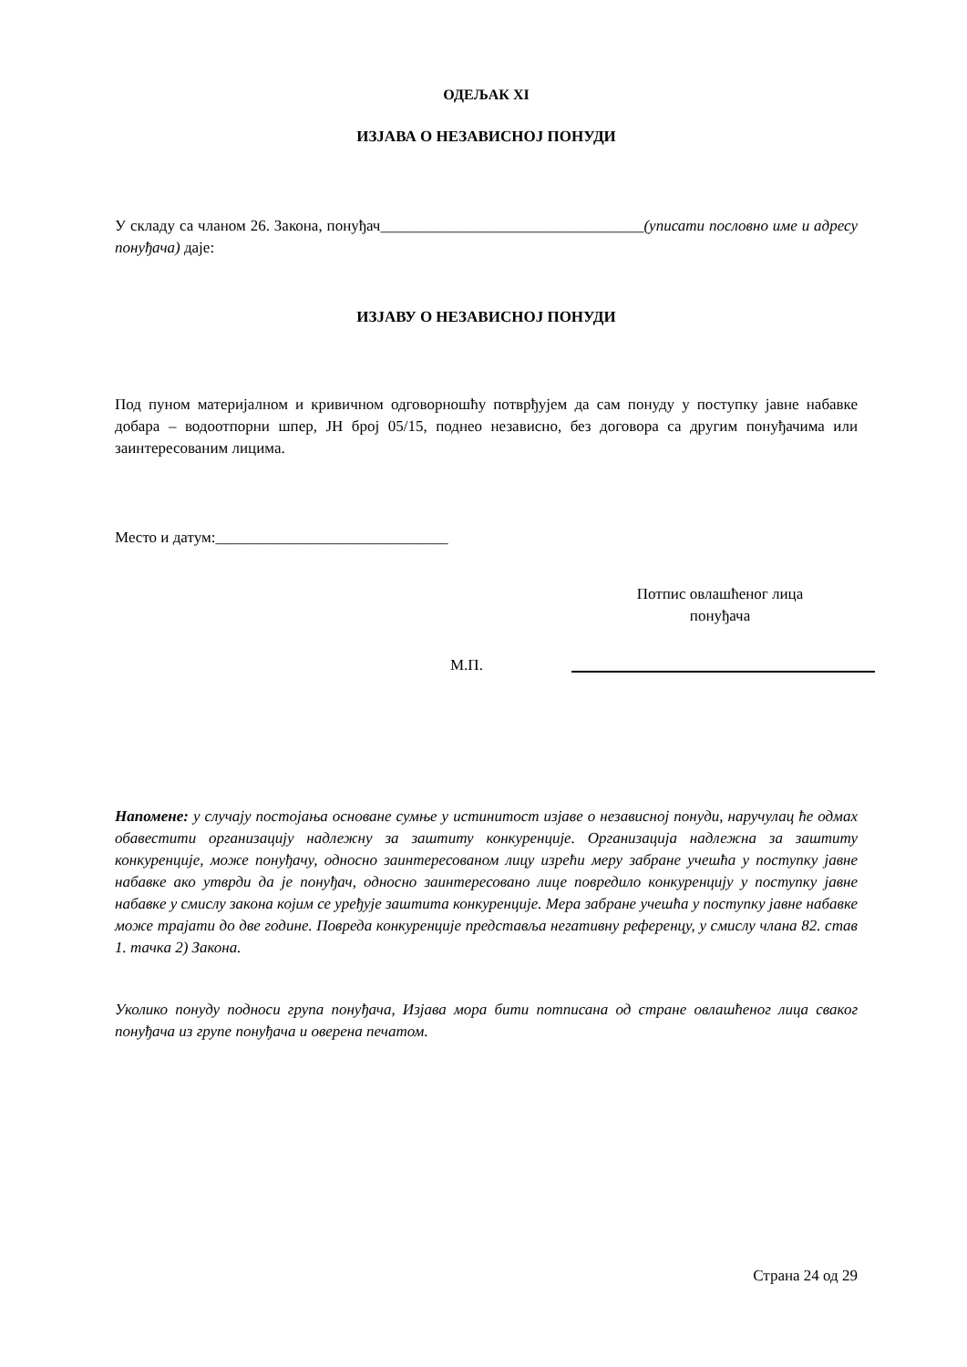ОДЕЉАК XI
ИЗЈАВА О НЕЗАВИСНОЈ ПОНУДИ
У складу са чланом 26. Закона, понуђач__________________________________(уписати пословно име и адресу понуђача) даје:
ИЗЈАВУ О НЕЗАВИСНОЈ ПОНУДИ
Под пуном материјалном и кривичном одговорношћу потврђујем да сам понуду у поступку јавне набавке добара – водоотпорни шпер, ЈН број 05/15, поднео независно, без договора са другим понуђачима или заинтересованим лицима.
Место и датум:______________________________
Потпис овлашћеног лица
понуђача
М.П.
Напомене: у случају постојања основане сумње у истинитост изјаве о независној понуди, наручулац ће одмах обавестити организацију надлежну за заштиту конкуренције. Организација надлежна за заштиту конкуренције, може понуђачу, односно заинтересованом лицу изрећи меру забране учешћа у поступку јавне набавке ако утврди да је понуђач, односно заинтересовано лице повредило конкуренцију у поступку јавне набавке у смислу закона којим се уређује заштита конкуренције. Мера забране учешћа у поступку јавне набавке може трајати до две године. Повреда конкуренције представља негативну референцу, у смислу члана 82. став 1. тачка 2) Закона.
Уколико понуду подноси група понуђача, Изјава мора бити потписана од стране овлашћеног лица сваког понуђача из групе понуђача и оверена печатом.
Страна 24 од 29